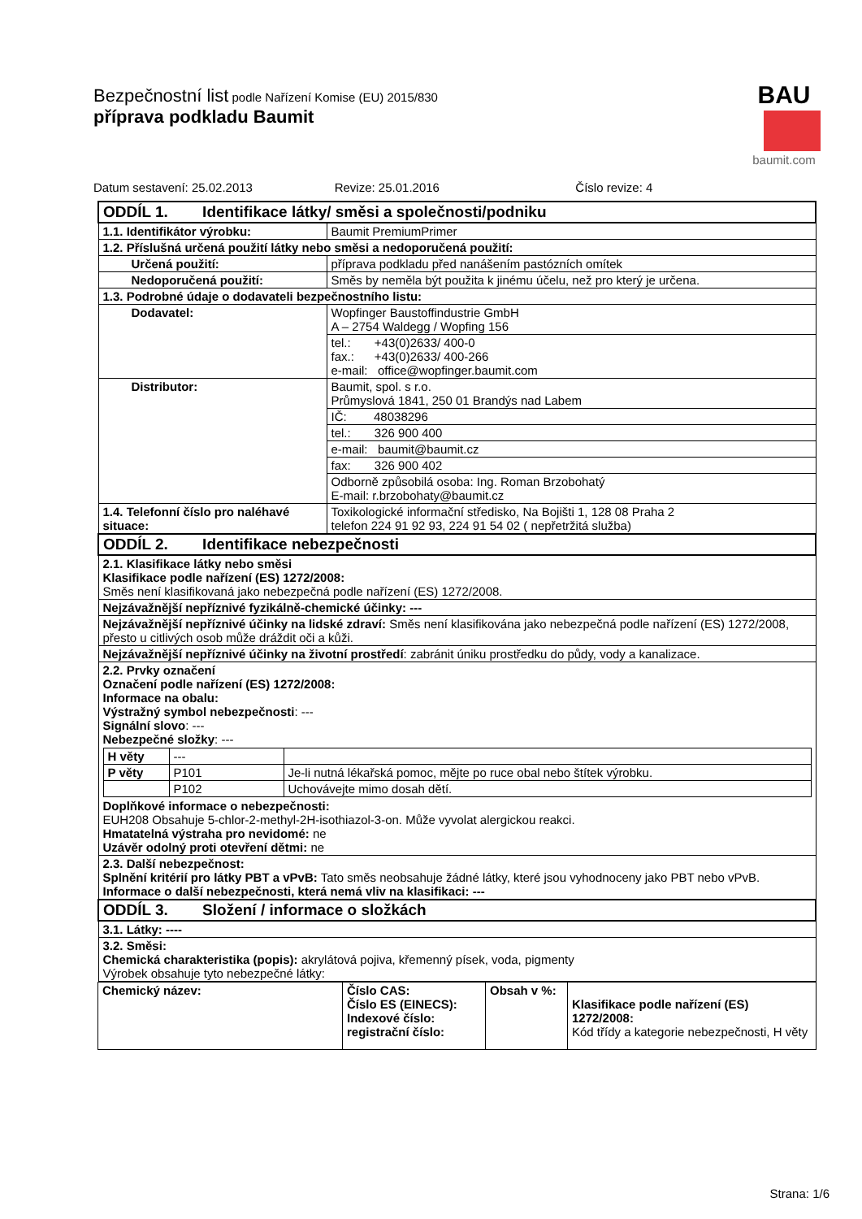Bezpečnostní list podle Nařízení Komise (EU) 2015/830
příprava podkladu Baumit
BAU
baumit.com
Datum sestavení: 25.02.2013 Revize: 25.01.2016 Číslo revize: 4
| ODDÍL 1. Identifikace látky/ směsi a společnosti/podniku | |
| 1.1. Identifikátor výrobku: | Baumit PremiumPrimer |
| 1.2. Příslušná určená použití látky nebo směsi a nedoporučená použití: | |
| Určená použití: | příprava podkladu před nanášením pastózních omítek |
| Nedoporučená použití: | Směs by neměla být použita k jinému účelu, než pro který je určena. |
| 1.3. Podrobné údaje o dodavateli bezpečnostního listu: | |
| Dodavatel: | Wopfinger Baustoffindustrie GmbH A – 2754 Waldegg / Wopfing 156 |
| | tel.: +43(0)2633/ 400-0 fax.: +43(0)2633/ 400-266 e-mail: office@wopfinger.baumit.com |
| Distributor: | Baumit, spol. s r.o. Průmyslová 1841, 250 01 Brandýs nad Labem |
| | IČ: 48038296 |
| | tel.: 326 900 400 |
| | e-mail: baumit@baumit.cz |
| | fax: 326 900 402 |
| | Odborně způsobilá osoba: Ing. Roman Brzobohatý E-mail: r.brzobohaty@baumit.cz |
| 1.4. Telefonní číslo pro naléhavé situace: | Toxikologické informační středisko, Na Bojišti 1, 128 08 Praha 2 telefon 224 91 92 93, 224 91 54 02 ( nepřetržitá služba) |
| ODDÍL 2. Identifikace nebezpečnosti | |
| 2.1. Klasifikace látky nebo směsi Klasifikace podle nařízení (ES) 1272/2008: Směs není klasifikovaná jako nebezpečná podle nařízení (ES) 1272/2008. | |
| Nejzávažnější nepříznivé fyzikálně-chemické účinky: --- | |
| Nejzávažnější nepříznivé účinky na lidské zdraví: Směs není klasifikována jako nebezpečná podle nařízení (ES) 1272/2008, přesto u citlivých osob může dráždit oči a kůži. | |
| Nejzávažnější nepříznivé účinky na životní prostředí : zabránit úniku prostředku do půdy, vody a kanalizace. | |
| 2.2. Prvky označení Označení podle nařízení (ES) 1272/2008: Informace na obalu: Výstražný symbol nebezpečnosti : --- Signální slovo : --- Nebezpečné složky : --- / H věty / --- / / / P věty / P101 / Je-li nutná lékařská pomoc, mějte po ruce obal nebo štítek výrobku. / / / P102 / Uchovávejte mimo dosah dětí. / Doplňkové informace o nebezpečnosti: EUH208 Obsahuje 5-chlor-2-methyl-2H-isothiazol-3-on. Může vyvolat alergickou reakci. Hmatatelná výstraha pro nevidomé: ne Uzávěr odolný proti otevření dětmi: ne | |
| 2.3. Další nebezpečnost: Splnění kritérií pro látky PBT a vPvB: Tato směs neobsahuje žádné látky, které jsou vyhodnoceny jako PBT nebo vPvB. Informace o další nebezpečnosti, která nemá vliv na klasifikaci: --- | |
| ODDÍL 3. Složení / informace o složkách | |
| 3.1. Látky: ---- | |
| 3.2. Směsi: Chemická charakteristika (popis): akrylátová pojiva, křemenný písek, voda, pigmenty Výrobek obsahuje tyto nebezpečné látky: | |
| Chemický název: | Číslo CAS: Číslo ES (EINECS): Indexové číslo: registrační číslo: | Obsah v %: | Klasifikace podle nařízení (ES) 1272/2008: Kód třídy a kategorie nebezpečnosti, H věty |
Strana: 1/6